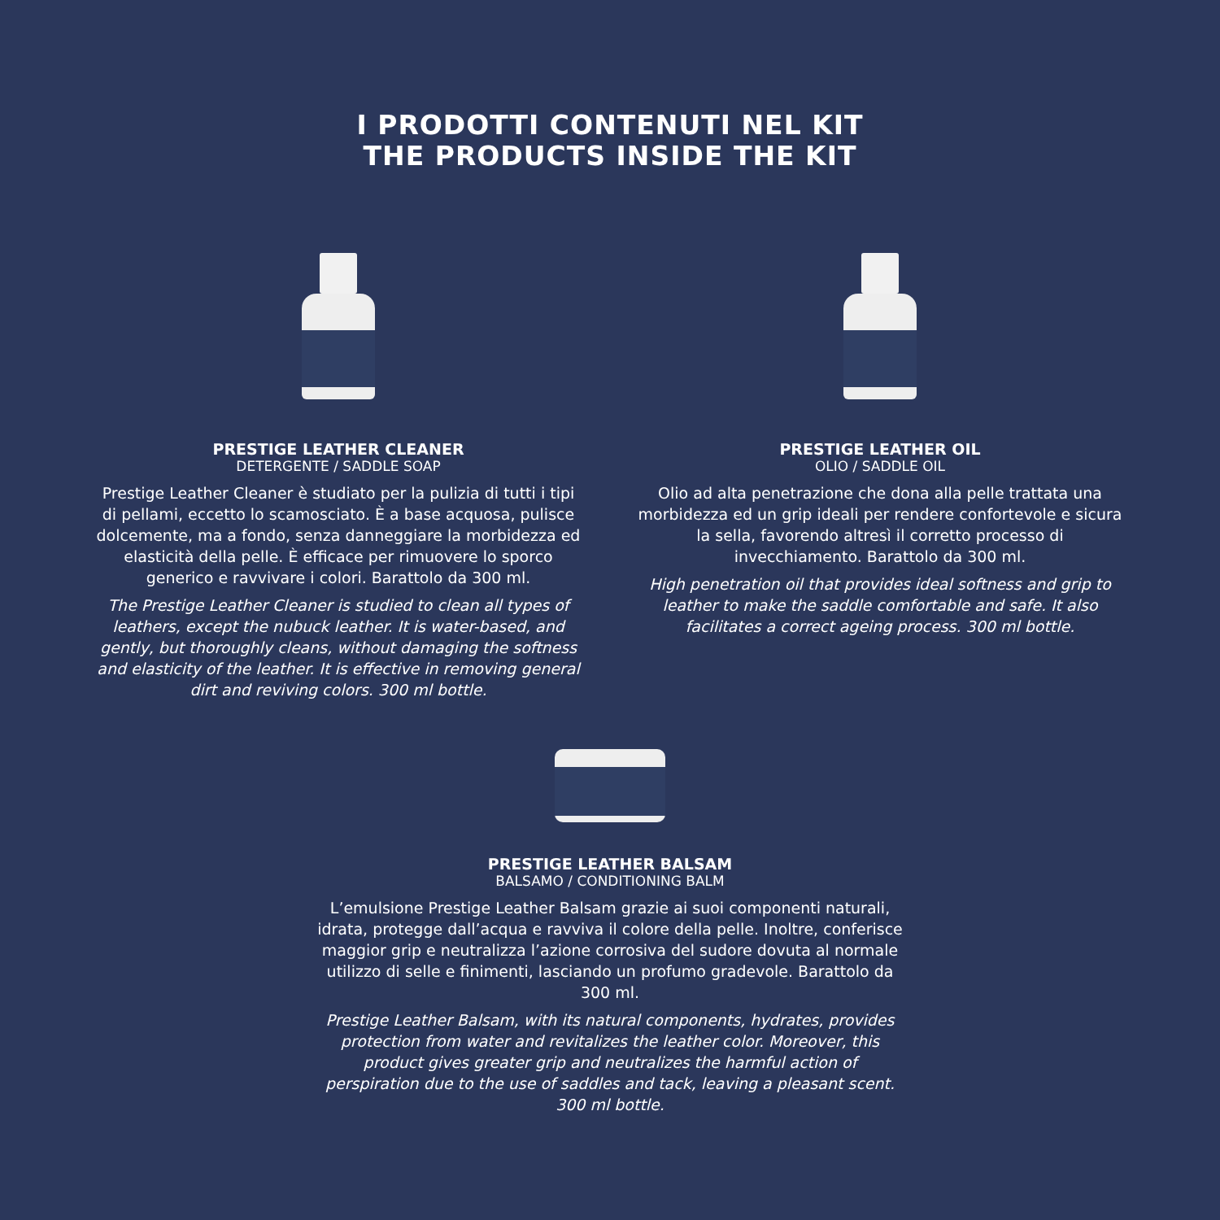I PRODOTTI CONTENUTI NEL KIT
THE PRODUCTS INSIDE THE KIT
PRESTIGE LEATHER CLEANER
DETERGENTE / SADDLE SOAP
Prestige Leather Cleaner è studiato per la pulizia di tutti i tipi di pellami, eccetto lo scamosciato. È a base acquosa, pulisce dolcemente, ma a fondo, senza danneggiare la morbidezza ed elasticità della pelle. È efficace per rimuovere lo sporco generico e ravvivare i colori. Barattolo da 300 ml.
The Prestige Leather Cleaner is studied to clean all types of leathers, except the nubuck leather. It is water-based, and gently, but thoroughly cleans, without damaging the softness and elasticity of the leather. It is effective in removing general dirt and reviving colors. 300 ml bottle.
PRESTIGE LEATHER OIL
OLIO / SADDLE OIL
Olio ad alta penetrazione che dona alla pelle trattata una morbidezza ed un grip ideali per rendere confortevole e sicura la sella, favorendo altresì il corretto processo di invecchiamento. Barattolo da 300 ml.
High penetration oil that provides ideal softness and grip to leather to make the saddle comfortable and safe. It also facilitates a correct ageing process. 300 ml bottle.
PRESTIGE LEATHER BALSAM
BALSAMO / CONDITIONING BALM
L’emulsione Prestige Leather Balsam grazie ai suoi componenti naturali, idrata, protegge dall’acqua e ravviva il colore della pelle. Inoltre, conferisce maggior grip e neutralizza l’azione corrosiva del sudore dovuta al normale utilizzo di selle e finimenti, lasciando un profumo gradevole. Barattolo da 300 ml.
Prestige Leather Balsam, with its natural components, hydrates, provides protection from water and revitalizes the leather color. Moreover, this product gives greater grip and neutralizes the harmful action of perspiration due to the use of saddles and tack, leaving a pleasant scent. 300 ml bottle.